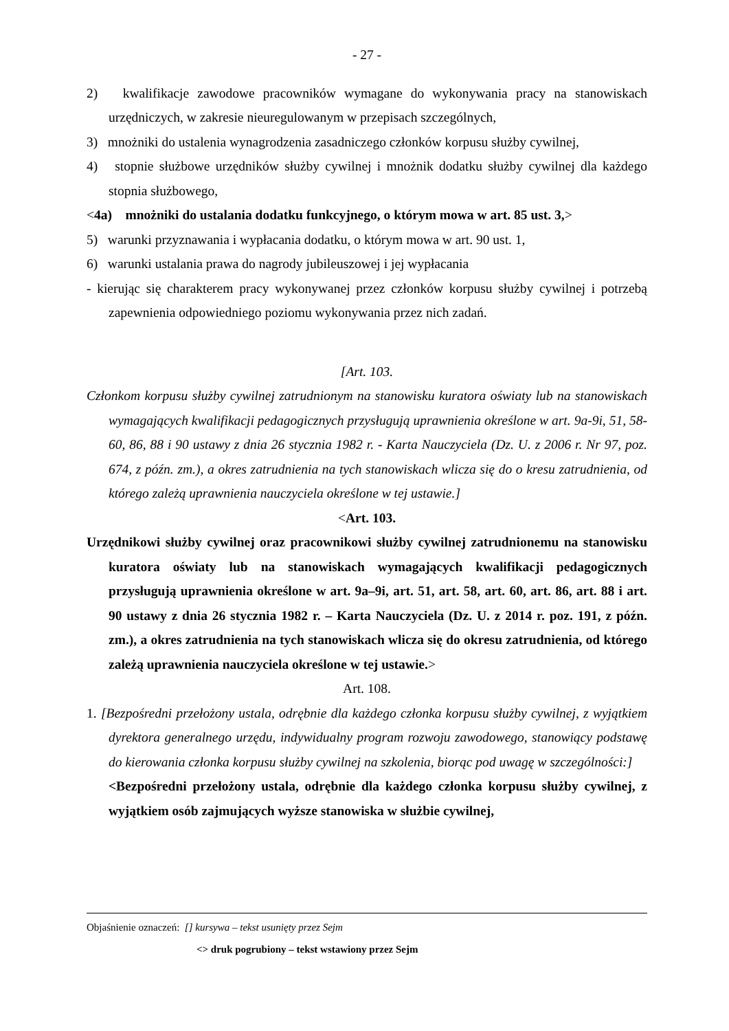- 27 -
2) kwalifikacje zawodowe pracowników wymagane do wykonywania pracy na stanowiskach urzędniczych, w zakresie nieuregulowanym w przepisach szczególnych,
3) mnożniki do ustalenia wynagrodzenia zasadniczego członków korpusu służby cywilnej,
4) stopnie służbowe urzędników służby cywilnej i mnożnik dodatku służby cywilnej dla każdego stopnia służbowego,
<4a) mnożniki do ustalania dodatku funkcyjnego, o którym mowa w art. 85 ust. 3,>
5) warunki przyznawania i wypłacania dodatku, o którym mowa w art. 90 ust. 1,
6) warunki ustalania prawa do nagrody jubileuszowej i jej wypłacania
- kierując się charakterem pracy wykonywanej przez członków korpusu służby cywilnej i potrzebą zapewnienia odpowiedniego poziomu wykonywania przez nich zadań.
[Art. 103.
Członkom korpusu służby cywilnej zatrudnionym na stanowisku kuratora oświaty lub na stanowiskach wymagających kwalifikacji pedagogicznych przysługują uprawnienia określone w art. 9a-9i, 51, 58-60, 86, 88 i 90 ustawy z dnia 26 stycznia 1982 r. - Karta Nauczyciela (Dz. U. z 2006 r. Nr 97, poz. 674, z późn. zm.), a okres zatrudnienia na tych stanowiskach wlicza się do o kresu zatrudnienia, od którego zależą uprawnienia nauczyciela określone w tej ustawie.]
<Art. 103.
Urzędnikowi służby cywilnej oraz pracownikowi służby cywilnej zatrudnionemu na stanowisku kuratora oświaty lub na stanowiskach wymagających kwalifikacji pedagogicznych przysługują uprawnienia określone w art. 9a–9i, art. 51, art. 58, art. 60, art. 86, art. 88 i art. 90 ustawy z dnia 26 stycznia 1982 r. – Karta Nauczyciela (Dz. U. z 2014 r. poz. 191, z późn. zm.), a okres zatrudnienia na tych stanowiskach wlicza się do okresu zatrudnienia, od którego zależą uprawnienia nauczyciela określone w tej ustawie.>
Art. 108.
1. [Bezpośredni przełożony ustala, odrębnie dla każdego członka korpusu służby cywilnej, z wyjątkiem dyrektora generalnego urzędu, indywidualny program rozwoju zawodowego, stanowiący podstawę do kierowania członka korpusu służby cywilnej na szkolenia, biorąc pod uwagę w szczególności:]
<Bezpośredni przełożony ustala, odrębnie dla każdego członka korpusu służby cywilnej, z wyjątkiem osób zajmujących wyższe stanowiska w służbie cywilnej,
Objaśnienie oznaczeń: [] kursywa – tekst usunięty przez Sejm
<> druk pogrubiony – tekst wstawiony przez Sejm